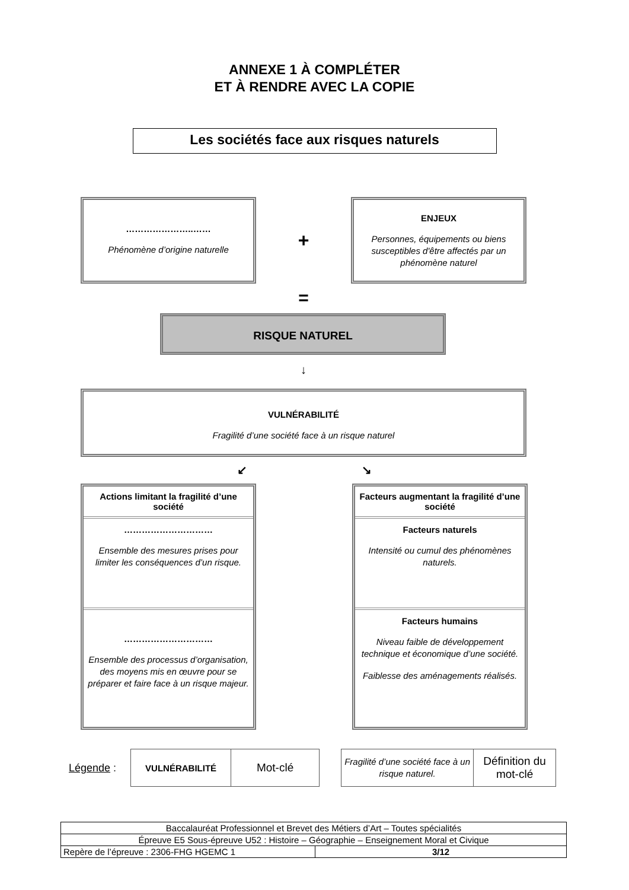ANNEXE 1 À COMPLÉTER
ET À RENDRE AVEC LA COPIE
Les sociétés face aux risques naturels
…………………..……
Phénomène d’origine naturelle
+
ENJEUX
Personnes, équipements ou biens susceptibles d'être affectés par un phénomène naturel
=
RISQUE NATUREL
↓
VULNÉRABILITÉ
Fragilité d’une société face à un risque naturel
↙ ↘
Actions limitant la fragilité d’une société
…………………………
Ensemble des mesures prises pour limiter les conséquences d’un risque.
…………………………
Ensemble des processus d’organisation, des moyens mis en œuvre pour se préparer et faire face à un risque majeur.
Facteurs augmentant la fragilité d’une société
Facteurs naturels
Intensité ou cumul des phénomènes naturels.
Facteurs humains
Niveau faible de développement technique et économique d’une société.
Faiblesse des aménagements réalisés.
Légende :
| VULNÉRABILITÉ | Mot-clé |
| Fragilité d’une société face à un risque naturel. | Définition du mot-clé |
| Baccalauréat Professionnel et Brevet des Métiers d’Art – Toutes spécialités | |
| Épreuve E5 Sous-épreuve U52 : Histoire – Géographie – Enseignement Moral et Civique | |
| Repère de l’épreuve : 2306-FHG HGEMC 1 | 3/12 |